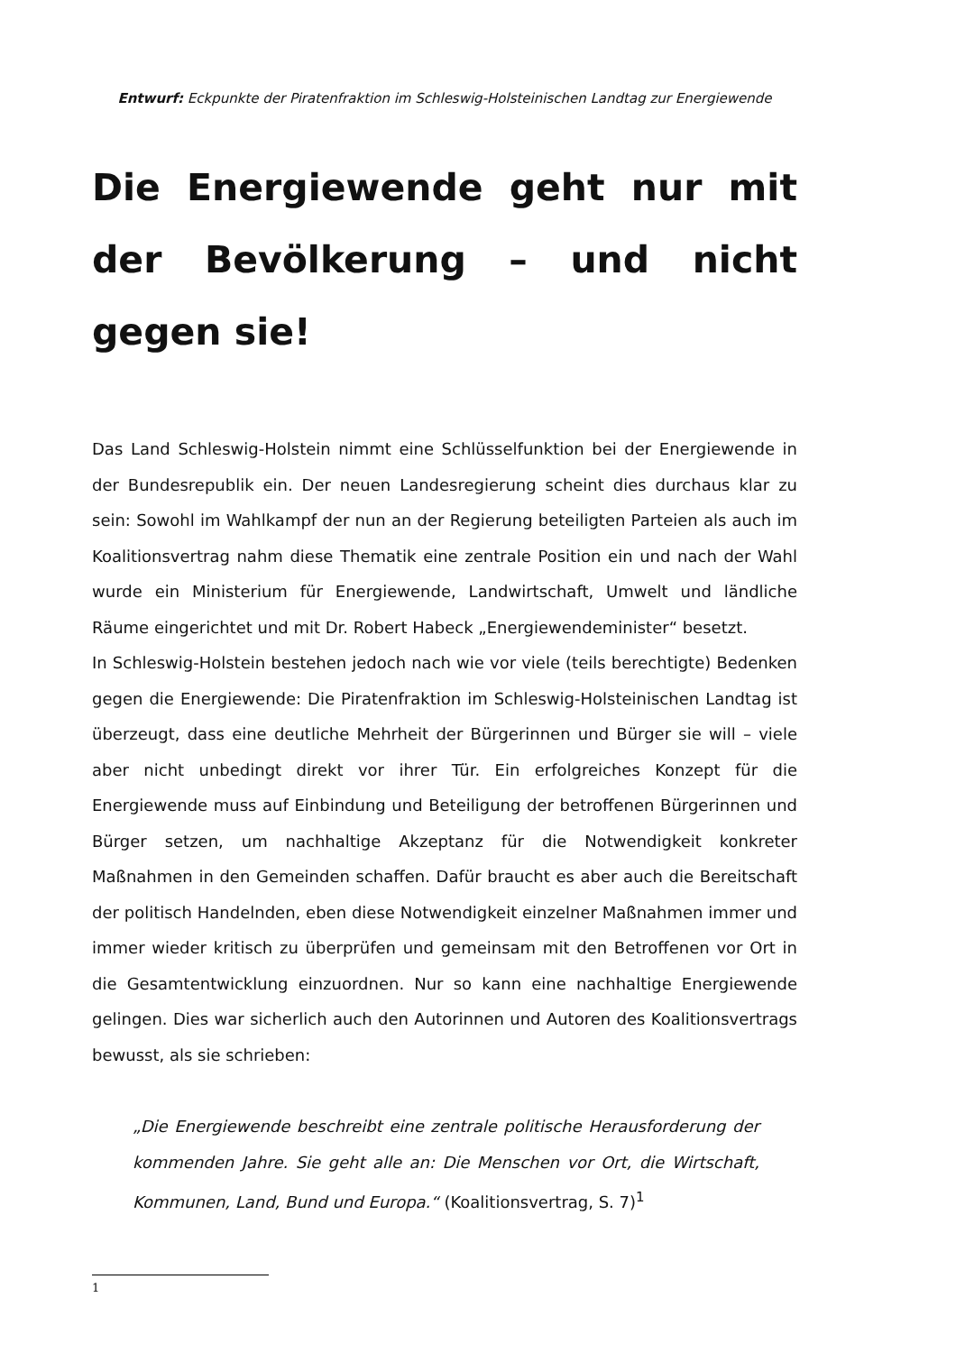Entwurf: Eckpunkte der Piratenfraktion im Schleswig-Holsteinischen Landtag zur Energiewende
Die Energiewende geht nur mit der Bevölkerung – und nicht gegen sie!
Das Land Schleswig-Holstein nimmt eine Schlüsselfunktion bei der Energiewende in der Bundesrepublik ein. Der neuen Landesregierung scheint dies durchaus klar zu sein: Sowohl im Wahlkampf der nun an der Regierung beteiligten Parteien als auch im Koalitionsvertrag nahm diese Thematik eine zentrale Position ein und nach der Wahl wurde ein Ministerium für Energiewende, Landwirtschaft, Umwelt und ländliche Räume eingerichtet und mit Dr. Robert Habeck „Energiewendeminister“ besetzt.
In Schleswig-Holstein bestehen jedoch nach wie vor viele (teils berechtigte) Bedenken gegen die Energiewende: Die Piratenfraktion im Schleswig-Holsteinischen Landtag ist überzeugt, dass eine deutliche Mehrheit der Bürgerinnen und Bürger sie will – viele aber nicht unbedingt direkt vor ihrer Tür. Ein erfolgreiches Konzept für die Energiewende muss auf Einbindung und Beteiligung der betroffenen Bürgerinnen und Bürger setzen, um nachhaltige Akzeptanz für die Notwendigkeit konkreter Maßnahmen in den Gemeinden schaffen. Dafür braucht es aber auch die Bereitschaft der politisch Handelnden, eben diese Notwendigkeit einzelner Maßnahmen immer und immer wieder kritisch zu überprüfen und gemeinsam mit den Betroffenen vor Ort in die Gesamtentwicklung einzuordnen. Nur so kann eine nachhaltige Energiewende gelingen. Dies war sicherlich auch den Autorinnen und Autoren des Koalitionsvertrags bewusst, als sie schrieben:
„Die Energiewende beschreibt eine zentrale politische Herausforderung der kommenden Jahre. Sie geht alle an: Die Menschen vor Ort, die Wirtschaft, Kommunen, Land, Bund und Europa.“ (Koalitionsvertrag, S. 7)<sup>1</sup>
1